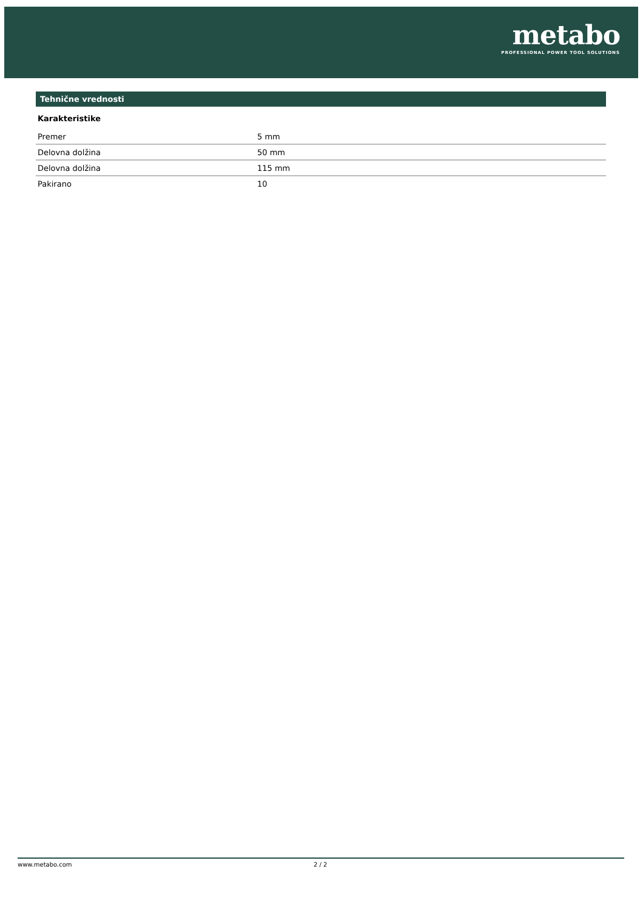metabo
PROFESSIONAL POWER TOOL SOLUTIONS
Tehnične vrednosti
Karakteristike
| Premer | 5 mm |
| Delovna dolžina | 50 mm |
| Delovna dolžina | 115 mm |
| Pakirano | 10 |
www.metabo.com 2 / 2